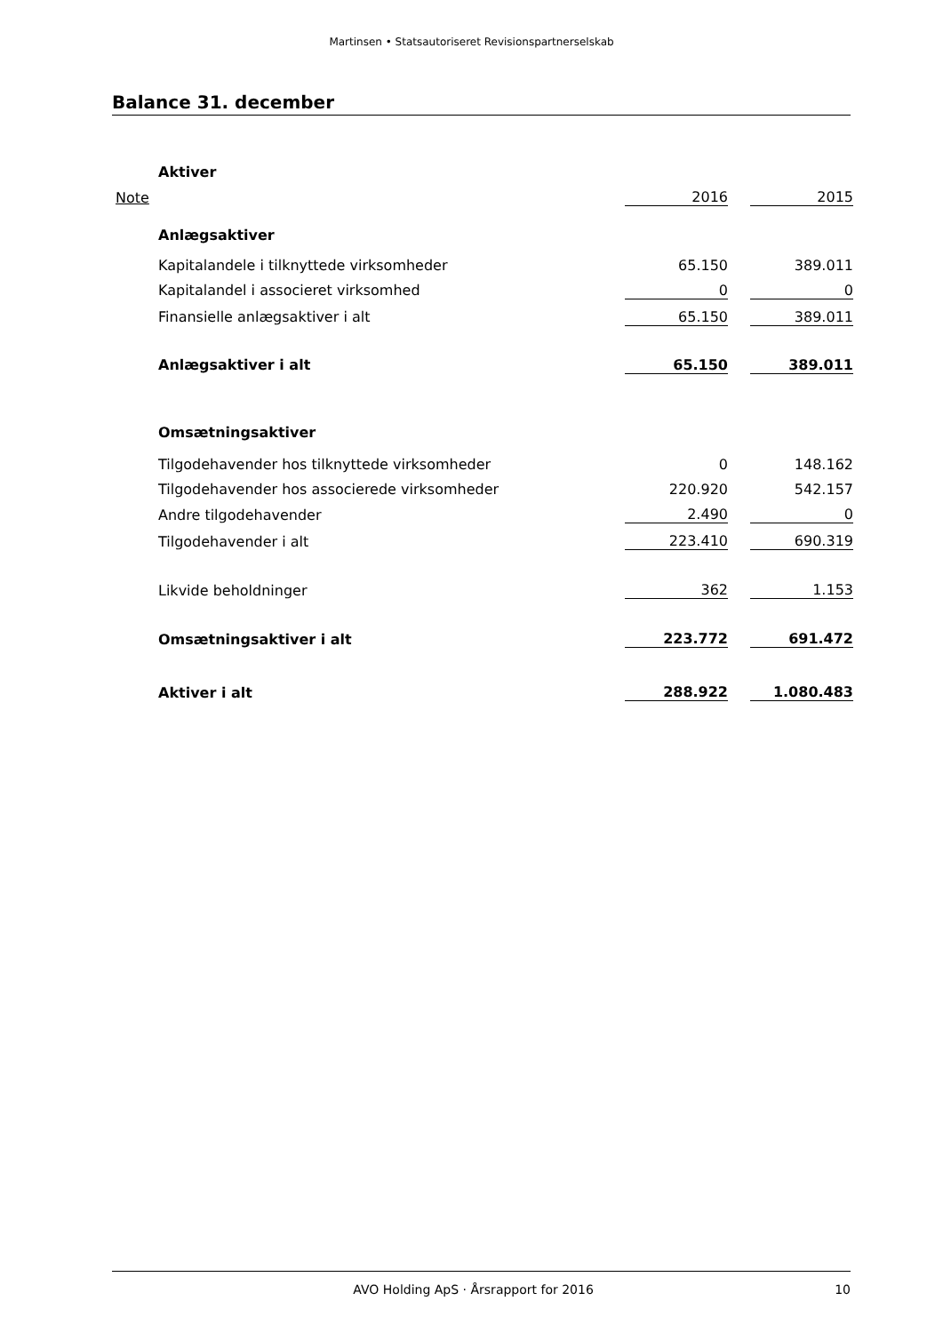Martinsen • Statsautoriseret Revisionspartnerselskab
Balance 31. december
| | Aktiver | | | |
| Note | | 2016 | | 2015 |
| | Anlægsaktiver | | | |
| | Kapitalandele i tilknyttede virksomheder | 65.150 | | 389.011 |
| | Kapitalandel i associeret virksomhed | 0 | | 0 |
| | Finansielle anlægsaktiver i alt | 65.150 | | 389.011 |
| | Anlægsaktiver i alt | 65.150 | | 389.011 |
| | Omsætningsaktiver | | | |
| | Tilgodehavender hos tilknyttede virksomheder | 0 | | 148.162 |
| | Tilgodehavender hos associerede virksomheder | 220.920 | | 542.157 |
| | Andre tilgodehavender | 2.490 | | 0 |
| | Tilgodehavender i alt | 223.410 | | 690.319 |
| | Likvide beholdninger | 362 | | 1.153 |
| | Omsætningsaktiver i alt | 223.772 | | 691.472 |
| | Aktiver i alt | 288.922 | | 1.080.483 |
AVO Holding ApS · Årsrapport for 2016 10